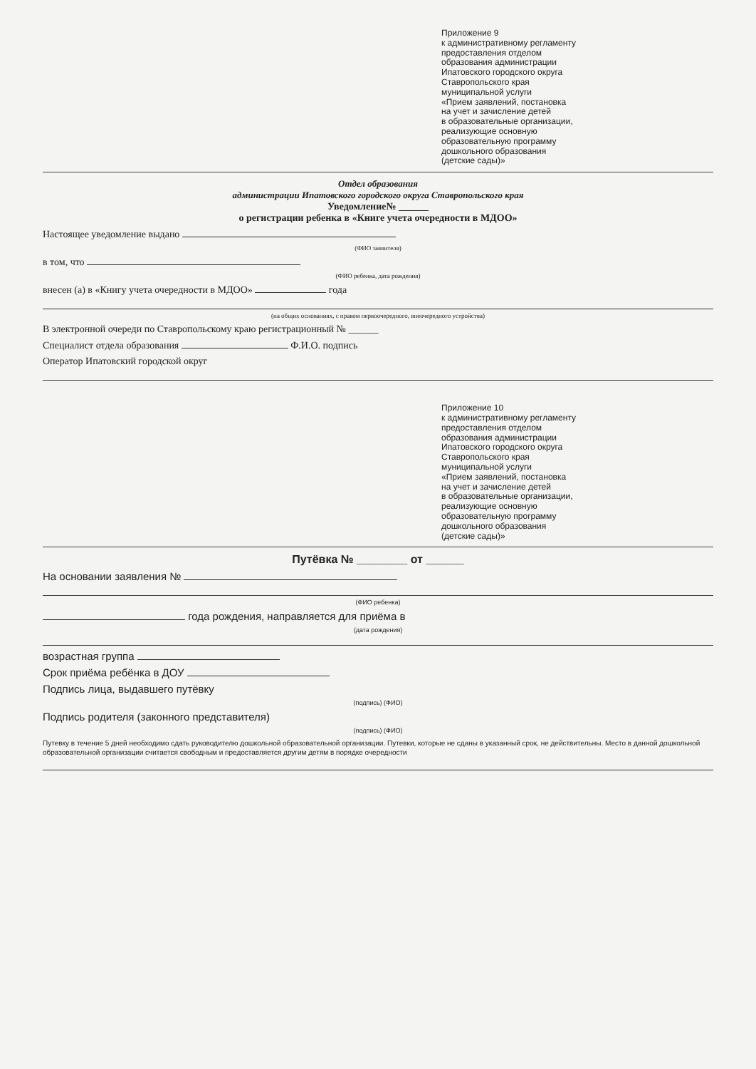Приложение 9
к административному регламенту
предоставления отделом
образования администрации
Ипатовского городского округа
Ставропольского края
муниципальной услуги
«Прием заявлений, постановка
на учет и зачисление детей
в образовательные организации,
реализующие основную
образовательную программу
дошкольного образования
(детские сады)»
Отдел образования
администрации Ипатовского городского округа Ставропольского края
Уведомление№ ______
о регистрации ребенка в «Книге учета очередности в МДОО»
Настоящее уведомление выдано
(ФИО заявителя)
в том, что
(ФИО ребенка, дата рождения)
внесен (а) в «Книгу учета очередности в МДОО» года
(на общих основаниях, с правом первоочередного, внеочередного устройства)
В электронной очереди по Ставропольскому краю регистрационный № ______
Специалист отдела образования Ф.И.О. подпись
Оператор Ипатовский городской округ
Приложение 10
к административному регламенту
предоставления отделом
образования администрации
Ипатовского городского округа
Ставропольского края
муниципальной услуги
«Прием заявлений, постановка
на учет и зачисление детей
в образовательные организации,
реализующие основную
образовательную программу
дошкольного образования
(детские сады)»
Путёвка № ________ от ______
На основании заявления №
(ФИО ребенка)
года рождения, направляется для приёма в
(дата рождения)
возрастная группа
Срок приёма ребёнка в ДОУ
Подпись лица, выдавшего путёвку
(подпись) (ФИО)
Подпись родителя (законного представителя)
(подпись) (ФИО)
Путевку в течение 5 дней необходимо сдать руководителю дошкольной образовательной организации. Путевки, которые не сданы в указанный срок, не действительны. Место в данной дошкольной образовательной организации считается свободным и предоставляется другим детям в порядке очередности